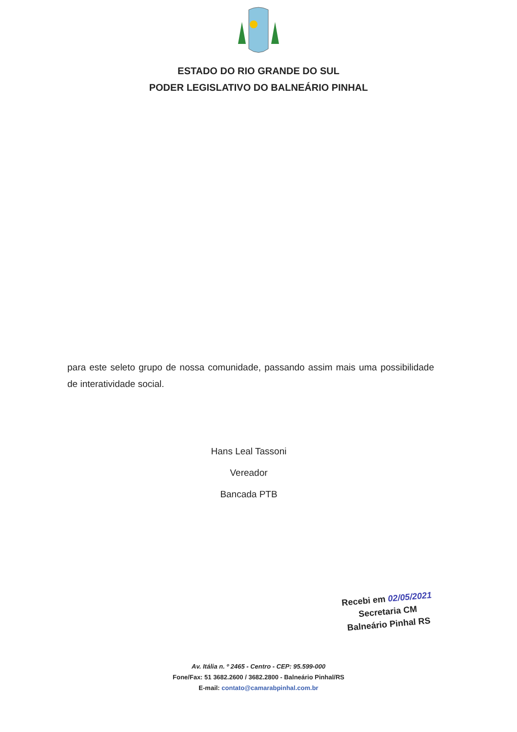ESTADO DO RIO GRANDE DO SUL
PODER LEGISLATIVO DO BALNEÁRIO PINHAL
para este seleto grupo de nossa comunidade, passando assim mais uma possibilidade de interatividade social.
Hans Leal Tassoni
Vereador
Bancada PTB
Recebi em 02/05/2021
Secretaria CM
Balneário Pinhal RS
Av. Itália n. º 2465 - Centro - CEP: 95.599-000
Fone/Fax: 51 3682.2600 / 3682.2800 - Balneário Pinhal/RS
E-mail: contato@camarabpinhal.com.br